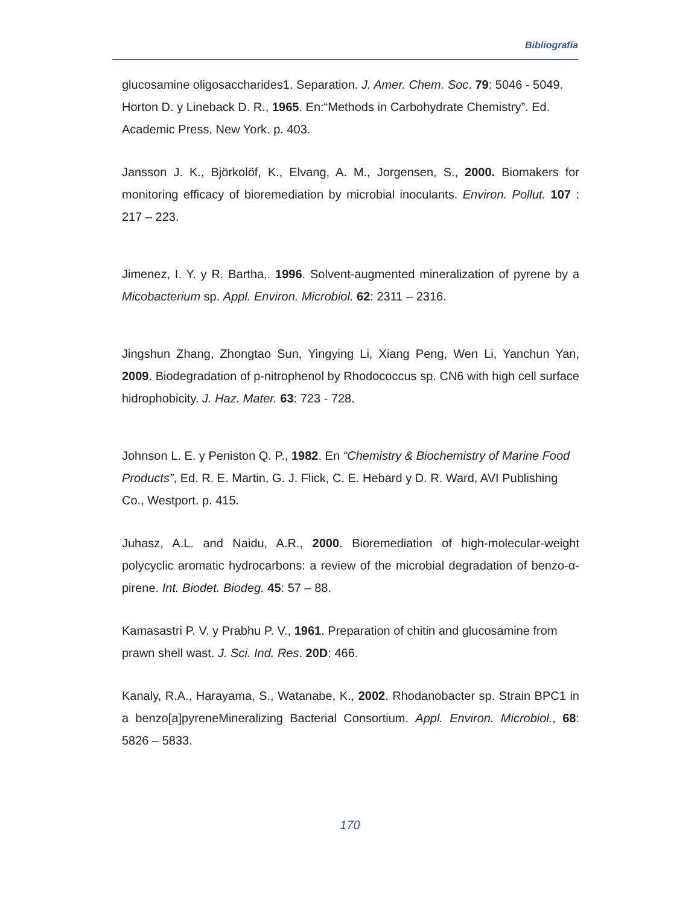Bibliografía
glucosamine oligosaccharides1. Separation. J. Amer. Chem. Soc. 79: 5046 - 5049.
Horton D. y Lineback D. R., 1965. En:“Methods in Carbohydrate Chemistry”. Ed. Academic Press, New York. p. 403.
Jansson J. K., Björkolöf, K., Elvang, A. M., Jorgensen, S., 2000. Biomakers for monitoring efficacy of bioremediation by microbial inoculants. Environ. Pollut. 107 : 217 – 223.
Jimenez, I. Y. y R. Bartha,. 1996. Solvent-augmented mineralization of pyrene by a Micobacterium sp. Appl. Environ. Microbiol. 62: 2311 – 2316.
Jingshun Zhang, Zhongtao Sun, Yingying Li, Xiang Peng, Wen Li, Yanchun Yan, 2009. Biodegradation of p-nitrophenol by Rhodococcus sp. CN6 with high cell surface hidrophobicity. J. Haz. Mater. 63: 723 - 728.
Johnson L. E. y Peniston Q. P., 1982. En “Chemistry & Biochemistry of Marine Food Products”, Ed. R. E. Martin, G. J. Flick, C. E. Hebard y D. R. Ward, AVI Publishing Co., Westport. p. 415.
Juhasz, A.L. and Naidu, A.R., 2000. Bioremediation of high-molecular-weight polycyclic aromatic hydrocarbons: a review of the microbial degradation of benzo-α-pirene. Int. Biodet. Biodeg. 45: 57 – 88.
Kamasastri P. V. y Prabhu P. V., 1961. Preparation of chitin and glucosamine from prawn shell wast. J. Sci. Ind. Res. 20D: 466.
Kanaly, R.A., Harayama, S., Watanabe, K., 2002. Rhodanobacter sp. Strain BPC1 in a benzo[a]pyreneMineralizing Bacterial Consortium. Appl. Environ. Microbiol., 68: 5826 – 5833.
170